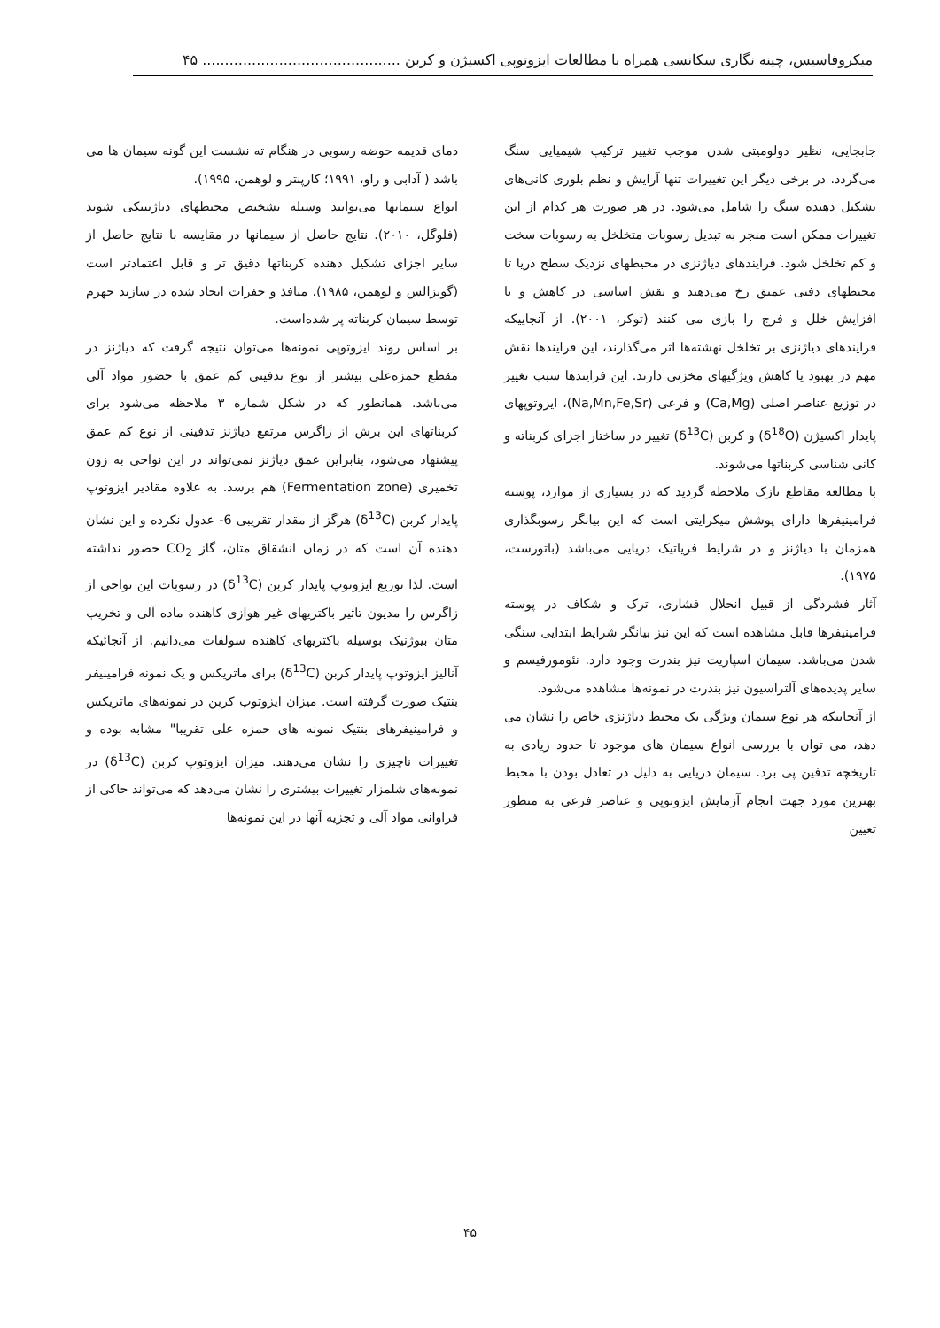میکروفاسیس، چینه نگاری سکانسی همراه با مطالعات ایزوتوپی اکسیژن و کربن ............................................ ۴۵
جابجایی، نظیر دولومیتی شدن موجب تغییر ترکیب شیمیایی سنگ می‌گردد. در برخی دیگر این تغییرات تنها آرایش و نظم بلوری کانی‌های تشکیل دهنده سنگ را شامل می‌شود. در هر صورت هر کدام از این تغییرات ممکن است منجر به تبدیل رسوبات متخلخل به رسوبات سخت و کم تخلخل شود. فرایندهای دیاژنزی در محیطهای نزدیک سطح دریا تا محیطهای دفنی عمیق رخ می‌دهند و نقش اساسی در کاهش و یا افزایش خلل و فرج را بازی می کنند (توکر، ۲۰۰۱). از آنجاییکه فرایندهای دیاژنزی بر تخلخل نهشته‌ها اثر می‌گذارند، این فرایندها نقش مهم در بهبود یا کاهش ویژگیهای مخزنی دارند. این فرایندها سبب تغییر در توزیع عناصر اصلی (Ca,Mg) و فرعی (Na,Mn,Fe,Sr)، ایزوتوپهای پایدار اکسیژن (δ<sup>18</sup>O) و کربن (δ<sup>13</sup>C) تغییر در ساختار اجزای کربناته و کانی شناسی کربناتها می‌شوند.
با مطالعه مقاطع نازک ملاحظه گردید که در بسیاری از موارد، پوسته فرامینیفرها دارای پوشش میکرایتی است که این بیانگر رسوبگذاری همزمان با دیاژنز و در شرایط فریاتیک دریایی می‌باشد (باتورست، ۱۹۷۵).
آثار فشردگی از قبیل انحلال فشاری، ترک و شکاف در پوسته فرامینیفرها قابل مشاهده است که این نیز بیانگر شرایط ابتدایی سنگی شدن می‌باشد. سیمان اسپاریت نیز بندرت وجود دارد. نئومورفیسم و سایر پدیده‌های آلتراسیون نیز بندرت در نمونه‌ها مشاهده می‌شود.
از آنجاییکه هر نوع سیمان ویژگی یک محیط دیاژنزی خاص را نشان می دهد، می توان با بررسی انواع سیمان های موجود تا حدود زیادی به تاریخچه تدفین پی برد. سیمان دریایی به دلیل در تعادل بودن با محیط بهترین مورد جهت انجام آزمایش ایزوتوپی و عناصر فرعی به منظور تعیین
دمای قدیمه حوضه رسوبی در هنگام ته نشست این گونه سیمان ها می باشد ( آدابی و راو، ۱۹۹۱؛ کارپنتر و لوهمن، ۱۹۹۵).
انواع سیمانها می‌توانند وسیله تشخیص محیطهای دیاژنتیکی شوند (فلوگل، ۲۰۱۰). نتایج حاصل از سیمانها در مقایسه با نتایج حاصل از سایر اجزای تشکیل دهنده کربناتها دقیق تر و قابل اعتمادتر است (گونزالس و لوهمن، ۱۹۸۵). منافذ و حفرات ایجاد شده در سازند جهرم توسط سیمان کربناته پر شده‌است.
بر اساس روند ایزوتوپی نمونه‌ها می‌توان نتیجه گرفت که دیاژنز در مقطع حمزه‌علی بیشتر از نوع تدفینی کم عمق با حضور مواد آلی می‌باشد. همانطور که در شکل شماره ۳ ملاحظه می‌شود برای کربناتهای این برش از زاگرس مرتفع دیاژنز تدفینی از نوع کم عمق پیشنهاد می‌شود، بنابراین عمق دیاژنز نمی‌تواند در این نواحی به زون تخمیری (Fermentation zone) هم برسد. به علاوه مقادیر ایزوتوپ پایدار کربن (δ<sup>13</sup>C) هرگز از مقدار تقریبی 6- عدول نکرده و این نشان دهنده آن است که در زمان انشقاق متان، گاز CO<sub>2</sub> حضور نداشته است. لذا توزیع ایزوتوپ پایدار کربن (δ<sup>13</sup>C) در رسوبات این نواحی از زاگرس را مدیون تاثیر باکتریهای غیر هوازی کاهنده ماده آلی و تخریب متان بیوژنیک بوسیله باکتریهای کاهنده سولفات می‌دانیم. از آنجائیکه آنالیز ایزوتوپ پایدار کربن (δ<sup>13</sup>C) برای ماتریکس و یک نمونه فرامینیفر بنتیک صورت گرفته است. میزان ایزوتوپ کربن در نمونه‌های ماتریکس و فرامینیفرهای بنتیک نمونه های حمزه علی تقریبا" مشابه بوده و تغییرات ناچیزی را نشان می‌دهند. میزان ایزوتوپ کربن (δ<sup>13</sup>C) در نمونه‌های شلمزار تغییرات بیشتری را نشان می‌دهد که می‌تواند حاکی از فراوانی مواد آلی و تجزیه آنها در این نمونه‌ها
۴۵